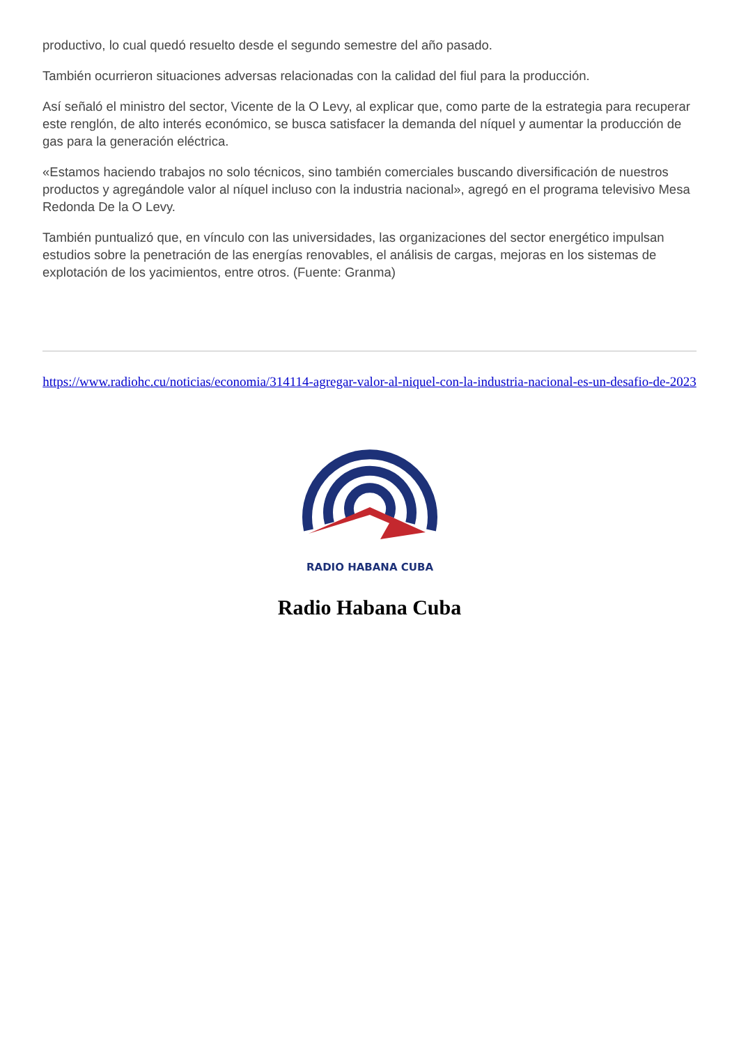productivo, lo cual quedó resuelto desde el segundo semestre del año pasado.
También ocurrieron situaciones adversas relacionadas con la calidad del fiul para la producción.
Así señaló el ministro del sector, Vicente de la O Levy, al explicar que, como parte de la estrategia para recuperar este renglón, de alto interés económico, se busca satisfacer la demanda del níquel y aumentar la producción de gas para la generación eléctrica.
«Estamos haciendo trabajos no solo técnicos, sino también comerciales buscando diversificación de nuestros productos y agregándole valor al níquel incluso con la industria nacional», agregó en el programa televisivo Mesa Redonda De la O Levy.
También puntualizó que, en vínculo con las universidades, las organizaciones del sector energético impulsan estudios sobre la penetración de las energías renovables, el análisis de cargas, mejoras en los sistemas de explotación de los yacimientos, entre otros. (Fuente: Granma)
https://www.radiohc.cu/noticias/economia/314114-agregar-valor-al-niquel-con-la-industria-nacional-es-un-desafio-de-2023
RADIO HABANA CUBA
Radio Habana Cuba